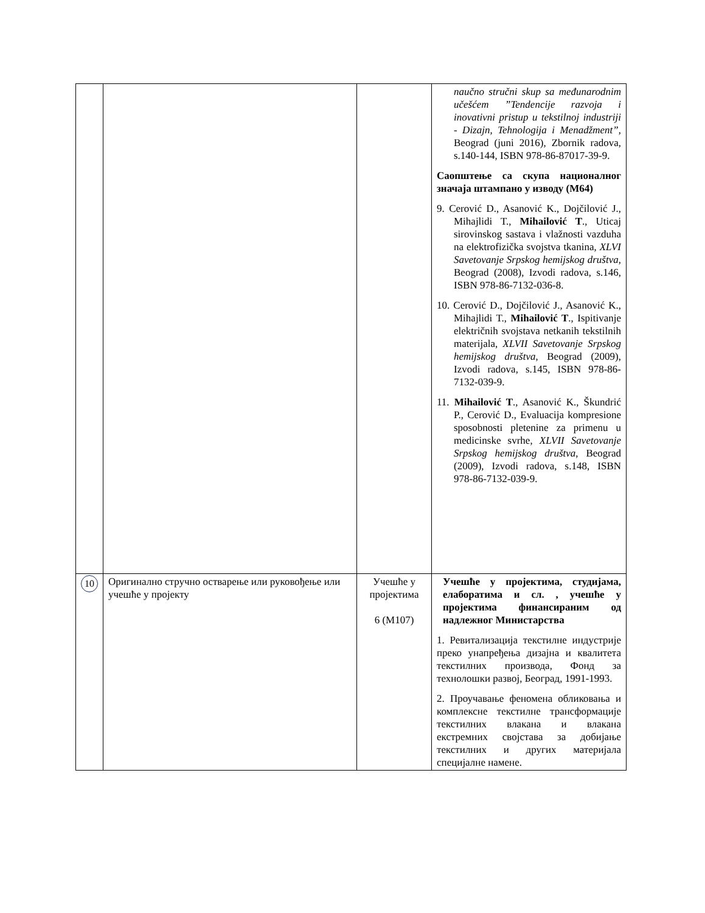| | | | naučno stručni skup sa međunarodnim učešćem ”Tendencije razvoja i inovativni pristup u tekstilnoj industriji - Dizajn, Tehnologija i Menadžment” , Beograd (juni 2016), Zbornik radova, s.140-144, ISBN 978-86-87017-39-9. Саопштење са скупа националног значаја штампано у изводу (М64) 9. Cerović D., Asanović K., Dojčilović J., Mihajlidi T., Mihailović T ., Uticaj sirovinskog sastava i vlažnosti vazduha na elektrofizička svojstva tkanina, XLVI Savetovanje Srpskog hemijskog društva , Beograd (2008), Izvodi radova, s.146, ISBN 978-86-7132-036-8. 10. Cerović D., Dojčilović J., Asanović K., Mihajlidi T., Mihailović T ., Ispitivanje električnih svojstava netkanih tekstilnih materijala, XLVII Savetovanje Srpskog hemijskog društva , Beograd (2009), Izvodi radova, s.145, ISBN 978-86-7132-039-9. 11. Mihailović T ., Asanović K., Škundrić P., Cerović D., Evaluacija kompresione sposobnosti pletenine za primenu u medicinske svrhe, XLVII Savetovanje Srpskog hemijskog društva , Beograd (2009), Izvodi radova, s.148, ISBN 978-86-7132-039-9. |
| 10 | Оригинално стручно остварење или руковођење или учешће у пројекту | Учешће у пројектима 6 (М107) | Учешће у пројектима, студијама, елаборатима и сл. , учешће у пројектима финансираним од надлежног Министарства 1. Ревитализација текстилне индустрије преко унапређења дизајна и квалитета текстилних производа, Фонд за технолошки развој, Београд, 1991-1993. 2. Проучавање феномена обликовања и комплексне текстилне трансформације текстилних влакана и влакана екстремних својстава за добијање текстилних и других материјала специјалне намене. |